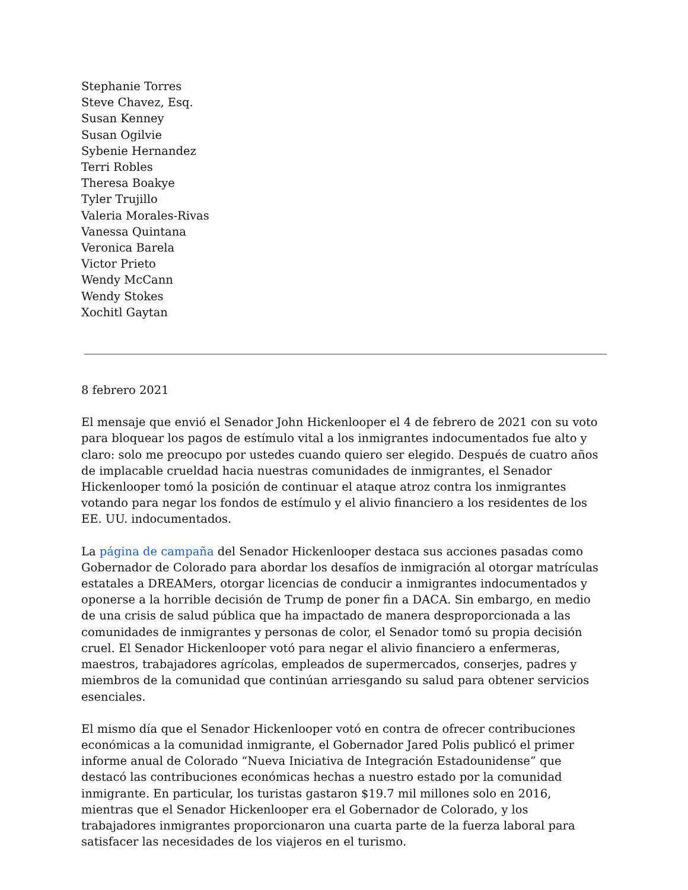Stephanie Torres
Steve Chavez, Esq.
Susan Kenney
Susan Ogilvie
Sybenie Hernandez
Terri Robles
Theresa Boakye
Tyler Trujillo
Valeria Morales-Rivas
Vanessa Quintana
Veronica Barela
Victor Prieto
Wendy McCann
Wendy Stokes
Xochitl Gaytan
8 febrero 2021
El mensaje que envió el Senador John Hickenlooper el 4 de febrero de 2021 con su voto para bloquear los pagos de estímulo vital a los inmigrantes indocumentados fue alto y claro: solo me preocupo por ustedes cuando quiero ser elegido. Después de cuatro años de implacable crueldad hacia nuestras comunidades de inmigrantes, el Senador Hickenlooper tomó la posición de continuar el ataque atroz contra los inmigrantes votando para negar los fondos de estímulo y el alivio financiero a los residentes de los EE. UU. indocumentados.
La página de campaña del Senador Hickenlooper destaca sus acciones pasadas como Gobernador de Colorado para abordar los desafíos de inmigración al otorgar matrículas estatales a DREAMers, otorgar licencias de conducir a inmigrantes indocumentados y oponerse a la horrible decisión de Trump de poner fin a DACA. Sin embargo, en medio de una crisis de salud pública que ha impactado de manera desproporcionada a las comunidades de inmigrantes y personas de color, el Senador tomó su propia decisión cruel. El Senador Hickenlooper votó para negar el alivio financiero a enfermeras, maestros, trabajadores agrícolas, empleados de supermercados, conserjes, padres y miembros de la comunidad que continúan arriesgando su salud para obtener servicios esenciales.
El mismo día que el Senador Hickenlooper votó en contra de ofrecer contribuciones económicas a la comunidad inmigrante, el Gobernador Jared Polis publicó el primer informe anual de Colorado “Nueva Iniciativa de Integración Estadounidense” que destacó las contribuciones económicas hechas a nuestro estado por la comunidad inmigrante. En particular, los turistas gastaron $19.7 mil millones solo en 2016, mientras que el Senador Hickenlooper era el Gobernador de Colorado, y los trabajadores inmigrantes proporcionaron una cuarta parte de la fuerza laboral para satisfacer las necesidades de los viajeros en el turismo.